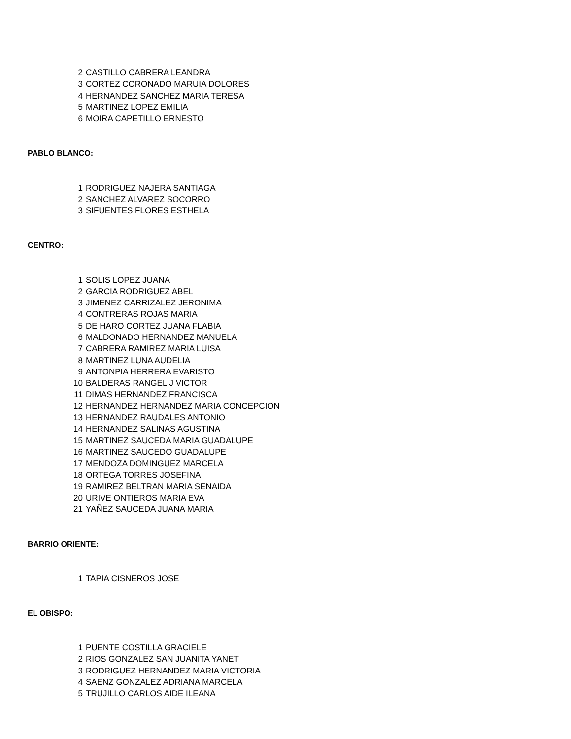| 2 | CASTILLO CABRERA LEANDRA |
| 3 | CORTEZ CORONADO MARUIA DOLORES |
| 4 | HERNANDEZ SANCHEZ MARIA TERESA |
| 5 | MARTINEZ LOPEZ EMILIA |
| 6 | MOIRA CAPETILLO ERNESTO |
PABLO BLANCO:
| 1 | RODRIGUEZ NAJERA SANTIAGA |
| 2 | SANCHEZ ALVAREZ SOCORRO |
| 3 | SIFUENTES FLORES ESTHELA |
CENTRO:
| 1 | SOLIS LOPEZ JUANA |
| 2 | GARCIA RODRIGUEZ ABEL |
| 3 | JIMENEZ CARRIZALEZ JERONIMA |
| 4 | CONTRERAS ROJAS MARIA |
| 5 | DE HARO CORTEZ JUANA FLABIA |
| 6 | MALDONADO HERNANDEZ MANUELA |
| 7 | CABRERA RAMIREZ MARIA LUISA |
| 8 | MARTINEZ LUNA AUDELIA |
| 9 | ANTONPIA HERRERA EVARISTO |
| 10 | BALDERAS RANGEL J VICTOR |
| 11 | DIMAS HERNANDEZ FRANCISCA |
| 12 | HERNANDEZ HERNANDEZ MARIA CONCEPCION |
| 13 | HERNANDEZ RAUDALES ANTONIO |
| 14 | HERNANDEZ SALINAS AGUSTINA |
| 15 | MARTINEZ SAUCEDA MARIA GUADALUPE |
| 16 | MARTINEZ SAUCEDO GUADALUPE |
| 17 | MENDOZA DOMINGUEZ MARCELA |
| 18 | ORTEGA TORRES JOSEFINA |
| 19 | RAMIREZ BELTRAN MARIA SENAIDA |
| 20 | URIVE ONTIEROS MARIA EVA |
| 21 | YAÑEZ SAUCEDA JUANA MARIA |
BARRIO ORIENTE:
| 1 | TAPIA CISNEROS JOSE |
EL OBISPO:
| 1 | PUENTE COSTILLA GRACIELE |
| 2 | RIOS GONZALEZ SAN JUANITA YANET |
| 3 | RODRIGUEZ HERNANDEZ MARIA VICTORIA |
| 4 | SAENZ GONZALEZ ADRIANA MARCELA |
| 5 | TRUJILLO CARLOS AIDE ILEANA |